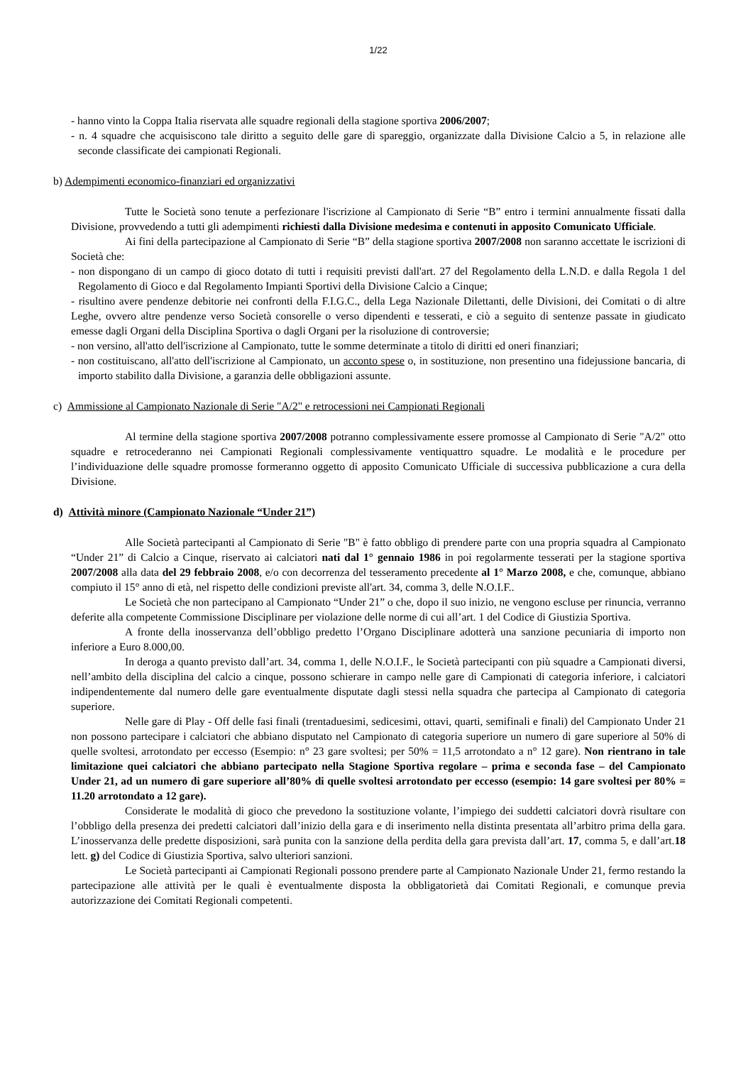1/22
- hanno vinto la Coppa Italia riservata alle squadre regionali della stagione sportiva 2006/2007;
- n. 4 squadre che acquisiscono tale diritto a seguito delle gare di spareggio, organizzate dalla Divisione Calcio a 5, in relazione alle seconde classificate dei campionati Regionali.
b) Adempimenti economico-finanziari ed organizzativi
Tutte le Società sono tenute a perfezionare l'iscrizione al Campionato di Serie “B” entro i termini annualmente fissati dalla Divisione, provvedendo a tutti gli adempimenti richiesti dalla Divisione medesima e contenuti in apposito Comunicato Ufficiale.
Ai fini della partecipazione al Campionato di Serie “B” della stagione sportiva 2007/2008 non saranno accettate le iscrizioni di Società che:
- non dispongano di un campo di gioco dotato di tutti i requisiti previsti dall'art. 27 del Regolamento della L.N.D. e dalla Regola 1 del Regolamento di Gioco e dal Regolamento Impianti Sportivi della Divisione Calcio a Cinque;
- risultino avere pendenze debitorie nei confronti della F.I.G.C., della Lega Nazionale Dilettanti, delle Divisioni, dei Comitati o di altre Leghe, ovvero altre pendenze verso Società consorelle o verso dipendenti e tesserati, e ciò a seguito di sentenze passate in giudicato emesse dagli Organi della Disciplina Sportiva o dagli Organi per la risoluzione di controversie;
- non versino, all'atto dell'iscrizione al Campionato, tutte le somme determinate a titolo di diritti ed oneri finanziari;
- non costituiscano, all'atto dell'iscrizione al Campionato, un acconto spese o, in sostituzione, non presentino una fidejussione bancaria, di importo stabilito dalla Divisione, a garanzia delle obbligazioni assunte.
c) Ammissione al Campionato Nazionale di Serie "A/2" e retrocessioni nei Campionati Regionali
Al termine della stagione sportiva 2007/2008 potranno complessivamente essere promosse al Campionato di Serie "A/2" otto squadre e retrocederanno nei Campionati Regionali complessivamente ventiquattro squadre. Le modalità e le procedure per l’individuazione delle squadre promosse formeranno oggetto di apposito Comunicato Ufficiale di successiva pubblicazione a cura della Divisione.
d) Attività minore (Campionato Nazionale “Under 21”)
Alle Società partecipanti al Campionato di Serie "B" è fatto obbligo di prendere parte con una propria squadra al Campionato “Under 21” di Calcio a Cinque, riservato ai calciatori nati dal 1° gennaio 1986 in poi regolarmente tesserati per la stagione sportiva 2007/2008 alla data del 29 febbraio 2008, e/o con decorrenza del tesseramento precedente al 1° Marzo 2008, e che, comunque, abbiano compiuto il 15° anno di età, nel rispetto delle condizioni previste all'art. 34, comma 3, delle N.O.I.F..
Le Società che non partecipano al Campionato “Under 21” o che, dopo il suo inizio, ne vengono escluse per rinuncia, verranno deferite alla competente Commissione Disciplinare per violazione delle norme di cui all’art. 1 del Codice di Giustizia Sportiva.
A fronte della inosservanza dell’obbligo predetto l’Organo Disciplinare adotterà una sanzione pecuniaria di importo non inferiore a Euro 8.000,00.
In deroga a quanto previsto dall’art. 34, comma 1, delle N.O.I.F., le Società partecipanti con più squadre a Campionati diversi, nell’ambito della disciplina del calcio a cinque, possono schierare in campo nelle gare di Campionati di categoria inferiore, i calciatori indipendentemente dal numero delle gare eventualmente disputate dagli stessi nella squadra che partecipa al Campionato di categoria superiore.
Nelle gare di Play - Off delle fasi finali (trentaduesimi, sedicesimi, ottavi, quarti, semifinali e finali) del Campionato Under 21 non possono partecipare i calciatori che abbiano disputato nel Campionato di categoria superiore un numero di gare superiore al 50% di quelle svoltesi, arrotondato per eccesso (Esempio: n° 23 gare svoltesi; per 50% = 11,5 arrotondato a n° 12 gare). Non rientrano in tale limitazione quei calciatori che abbiano partecipato nella Stagione Sportiva regolare – prima e seconda fase – del Campionato Under 21, ad un numero di gare superiore all’80% di quelle svoltesi arrotondato per eccesso (esempio: 14 gare svoltesi per 80% = 11.20 arrotondato a 12 gare).
Considerate le modalità di gioco che prevedono la sostituzione volante, l’impiego dei suddetti calciatori dovrà risultare con l’obbligo della presenza dei predetti calciatori dall’inizio della gara e di inserimento nella distinta presentata all’arbitro prima della gara. L’inosservanza delle predette disposizioni, sarà punita con la sanzione della perdita della gara prevista dall’art. 17, comma 5, e dall’art.18 lett. g) del Codice di Giustizia Sportiva, salvo ulteriori sanzioni.
Le Società partecipanti ai Campionati Regionali possono prendere parte al Campionato Nazionale Under 21, fermo restando la partecipazione alle attività per le quali è eventualmente disposta la obbligatorietà dai Comitati Regionali, e comunque previa autorizzazione dei Comitati Regionali competenti.